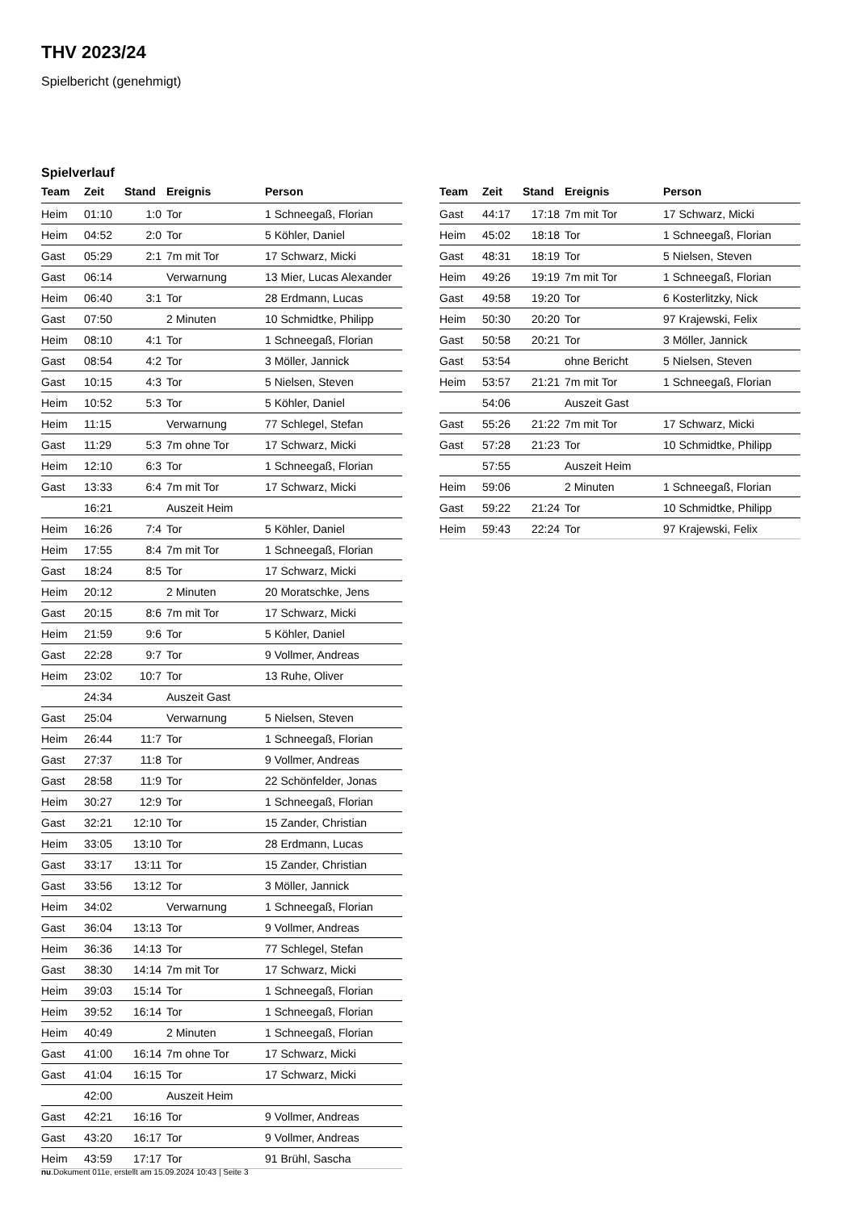THV 2023/24
Spielbericht (genehmigt)
Spielverlauf
| Team | Zeit | Stand | Ereignis | Person |
| --- | --- | --- | --- | --- |
| Heim | 01:10 | 1:0 | Tor | 1 Schneegaß, Florian |
| Heim | 04:52 | 2:0 | Tor | 5 Köhler, Daniel |
| Gast | 05:29 | 2:1 | 7m mit Tor | 17 Schwarz, Micki |
| Gast | 06:14 | | Verwarnung | 13 Mier, Lucas Alexander |
| Heim | 06:40 | 3:1 | Tor | 28 Erdmann, Lucas |
| Gast | 07:50 | | 2 Minuten | 10 Schmidtke, Philipp |
| Heim | 08:10 | 4:1 | Tor | 1 Schneegaß, Florian |
| Gast | 08:54 | 4:2 | Tor | 3 Möller, Jannick |
| Gast | 10:15 | 4:3 | Tor | 5 Nielsen, Steven |
| Heim | 10:52 | 5:3 | Tor | 5 Köhler, Daniel |
| Heim | 11:15 | | Verwarnung | 77 Schlegel, Stefan |
| Gast | 11:29 | 5:3 | 7m ohne Tor | 17 Schwarz, Micki |
| Heim | 12:10 | 6:3 | Tor | 1 Schneegaß, Florian |
| Gast | 13:33 | 6:4 | 7m mit Tor | 17 Schwarz, Micki |
| | 16:21 | | Auszeit Heim | |
| Heim | 16:26 | 7:4 | Tor | 5 Köhler, Daniel |
| Heim | 17:55 | 8:4 | 7m mit Tor | 1 Schneegaß, Florian |
| Gast | 18:24 | 8:5 | Tor | 17 Schwarz, Micki |
| Heim | 20:12 | | 2 Minuten | 20 Moratschke, Jens |
| Gast | 20:15 | 8:6 | 7m mit Tor | 17 Schwarz, Micki |
| Heim | 21:59 | 9:6 | Tor | 5 Köhler, Daniel |
| Gast | 22:28 | 9:7 | Tor | 9 Vollmer, Andreas |
| Heim | 23:02 | 10:7 | Tor | 13 Ruhe, Oliver |
| | 24:34 | | Auszeit Gast | |
| Gast | 25:04 | | Verwarnung | 5 Nielsen, Steven |
| Heim | 26:44 | 11:7 | Tor | 1 Schneegaß, Florian |
| Gast | 27:37 | 11:8 | Tor | 9 Vollmer, Andreas |
| Gast | 28:58 | 11:9 | Tor | 22 Schönfelder, Jonas |
| Heim | 30:27 | 12:9 | Tor | 1 Schneegaß, Florian |
| Gast | 32:21 | 12:10 | Tor | 15 Zander, Christian |
| Heim | 33:05 | 13:10 | Tor | 28 Erdmann, Lucas |
| Gast | 33:17 | 13:11 | Tor | 15 Zander, Christian |
| Gast | 33:56 | 13:12 | Tor | 3 Möller, Jannick |
| Heim | 34:02 | | Verwarnung | 1 Schneegaß, Florian |
| Gast | 36:04 | 13:13 | Tor | 9 Vollmer, Andreas |
| Heim | 36:36 | 14:13 | Tor | 77 Schlegel, Stefan |
| Gast | 38:30 | 14:14 | 7m mit Tor | 17 Schwarz, Micki |
| Heim | 39:03 | 15:14 | Tor | 1 Schneegaß, Florian |
| Heim | 39:52 | 16:14 | Tor | 1 Schneegaß, Florian |
| Heim | 40:49 | | 2 Minuten | 1 Schneegaß, Florian |
| Gast | 41:00 | 16:14 | 7m ohne Tor | 17 Schwarz, Micki |
| Gast | 41:04 | 16:15 | Tor | 17 Schwarz, Micki |
| | 42:00 | | Auszeit Heim | |
| Gast | 42:21 | 16:16 | Tor | 9 Vollmer, Andreas |
| Gast | 43:20 | 16:17 | Tor | 9 Vollmer, Andreas |
| Heim | 43:59 | 17:17 | Tor | 91 Brühl, Sascha |
| Team | Zeit | Stand | Ereignis | Person |
| --- | --- | --- | --- | --- |
| Gast | 44:17 | 17:18 | 7m mit Tor | 17 Schwarz, Micki |
| Heim | 45:02 | 18:18 | Tor | 1 Schneegaß, Florian |
| Gast | 48:31 | 18:19 | Tor | 5 Nielsen, Steven |
| Heim | 49:26 | 19:19 | 7m mit Tor | 1 Schneegaß, Florian |
| Gast | 49:58 | 19:20 | Tor | 6 Kosterlitzky, Nick |
| Heim | 50:30 | 20:20 | Tor | 97 Krajewski, Felix |
| Gast | 50:58 | 20:21 | Tor | 3 Möller, Jannick |
| Gast | 53:54 | | ohne Bericht | 5 Nielsen, Steven |
| Heim | 53:57 | 21:21 | 7m mit Tor | 1 Schneegaß, Florian |
| | 54:06 | | Auszeit Gast | |
| Gast | 55:26 | 21:22 | 7m mit Tor | 17 Schwarz, Micki |
| Gast | 57:28 | 21:23 | Tor | 10 Schmidtke, Philipp |
| | 57:55 | | Auszeit Heim | |
| Heim | 59:06 | | 2 Minuten | 1 Schneegaß, Florian |
| Gast | 59:22 | 21:24 | Tor | 10 Schmidtke, Philipp |
| Heim | 59:43 | 22:24 | Tor | 97 Krajewski, Felix |
nu.Dokument 011e, erstellt am 15.09.2024 10:43 | Seite 3